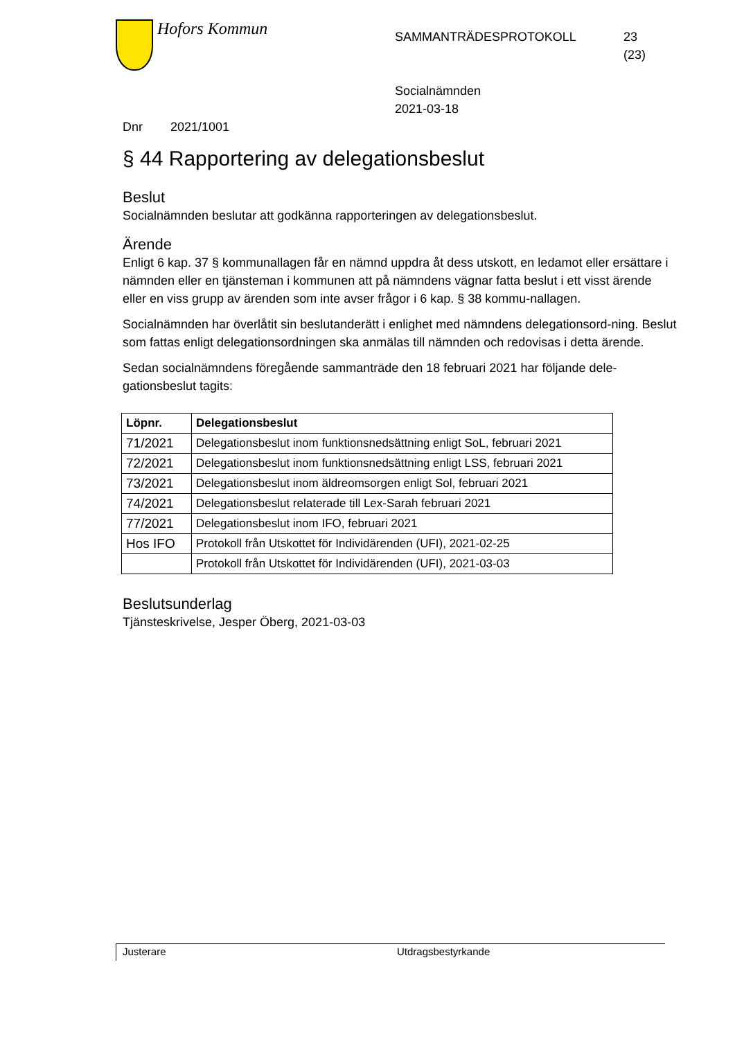Hofors Kommun
SAMMANTRÄDESPROTOKOLL
Socialnämnden
2021-03-18
23
(23)
Dnr 2021/1001
§ 44 Rapportering av delegationsbeslut
Beslut
Socialnämnden beslutar att godkänna rapporteringen av delegationsbeslut.
Ärende
Enligt 6 kap. 37 § kommunallagen får en nämnd uppdra åt dess utskott, en ledamot eller ersättare i nämnden eller en tjänsteman i kommunen att på nämndens vägnar fatta beslut i ett visst ärende eller en viss grupp av ärenden som inte avser frågor i 6 kap. § 38 kommu-nallagen.
Socialnämnden har överlåtit sin beslutanderätt i enlighet med nämndens delegationsord-ning. Beslut som fattas enligt delegationsordningen ska anmälas till nämnden och redovisas i detta ärende.
Sedan socialnämndens föregående sammanträde den 18 februari 2021 har följande dele-gationsbeslut tagits:
| Löpnr. | Delegationsbeslut |
| --- | --- |
| 71/2021 | Delegationsbeslut inom funktionsnedsättning enligt SoL, februari 2021 |
| 72/2021 | Delegationsbeslut inom funktionsnedsättning enligt LSS, februari 2021 |
| 73/2021 | Delegationsbeslut inom äldreomsorgen enligt Sol, februari 2021 |
| 74/2021 | Delegationsbeslut relaterade till Lex-Sarah februari 2021 |
| 77/2021 | Delegationsbeslut inom IFO, februari 2021 |
| Hos IFO | Protokoll från Utskottet för Individärenden (UFI), 2021-02-25 |
| | Protokoll från Utskottet för Individärenden (UFI), 2021-03-03 |
Beslutsunderlag
Tjänsteskrivelse, Jesper Öberg, 2021-03-03
Justerare Utdragsbestyrkande